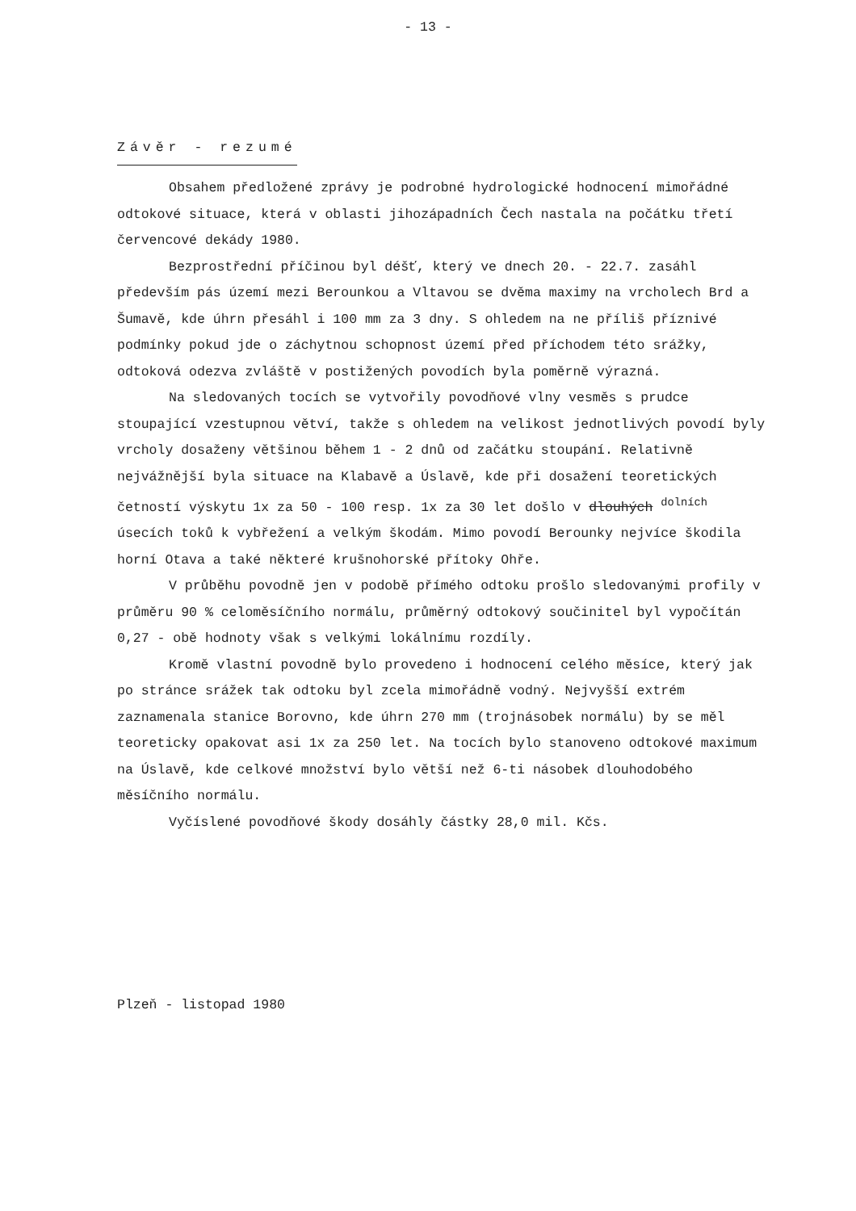- 13 -
Závěr - rezumé
Obsahem předložené zprávy je podrobné hydrologické hodnocení mimořádné odtokové situace, která v oblasti jihozápadních Čech nastala na počátku třetí červencové dekády 1980.
Bezprostřední příčinou byl déšť, který ve dnech 20. - 22.7. zasáhl především pás území mezi Berounkou a Vltavou se dvěma maximy na vrcholech Brd a Šumavě, kde úhrn přesáhl i 100 mm za 3 dny. S ohledem na ne příliš příznivé podmínky pokud jde o záchytnou schopnost území před příchodem této srážky, odtoková odezva zvláště v postižených povodích byla poměrně výrazná.
Na sledovaných tocích se vytvořily povodňové vlny vesměs s prudce stoupající vzestupnou větví, takže s ohledem na velikost jednotlivých povodí byly vrcholy dosaženy většinou během 1 - 2 dnů od začátku stoupání. Relativně nejvážnější byla situace na Klabavě a Úslavě, kde při dosažení teoretických četností výskytu 1x za 50 - 100 resp. 1x za 30 let došlo v dlouhých <sup>dolních</sup> úsecích toků k vybřežení a velkým škodám. Mimo povodí Berounky nejvíce škodila horní Otava a také některé krušnohorské přítoky Ohře.
V průběhu povodně jen v podobě přímého odtoku prošlo sledovanými profily v průměru 90 % celoměsíčního normálu, průměrný odtokový součinitel byl vypočítán 0,27 - obě hodnoty však s velkými lokálnímu rozdíly.
Kromě vlastní povodně bylo provedeno i hodnocení celého měsíce, který jak po stránce srážek tak odtoku byl zcela mimořádně vodný. Nejvyšší extrém zaznamenala stanice Borovno, kde úhrn 270 mm (trojnásobek normálu) by se měl teoreticky opakovat asi 1x za 250 let. Na tocích bylo stanoveno odtokové maximum na Úslavě, kde celkové množství bylo větší než 6-ti násobek dlouhodobého měsíčního normálu.
Vyčíslené povodňové škody dosáhly částky 28,0 mil. Kčs.
Plzeň - listopad 1980